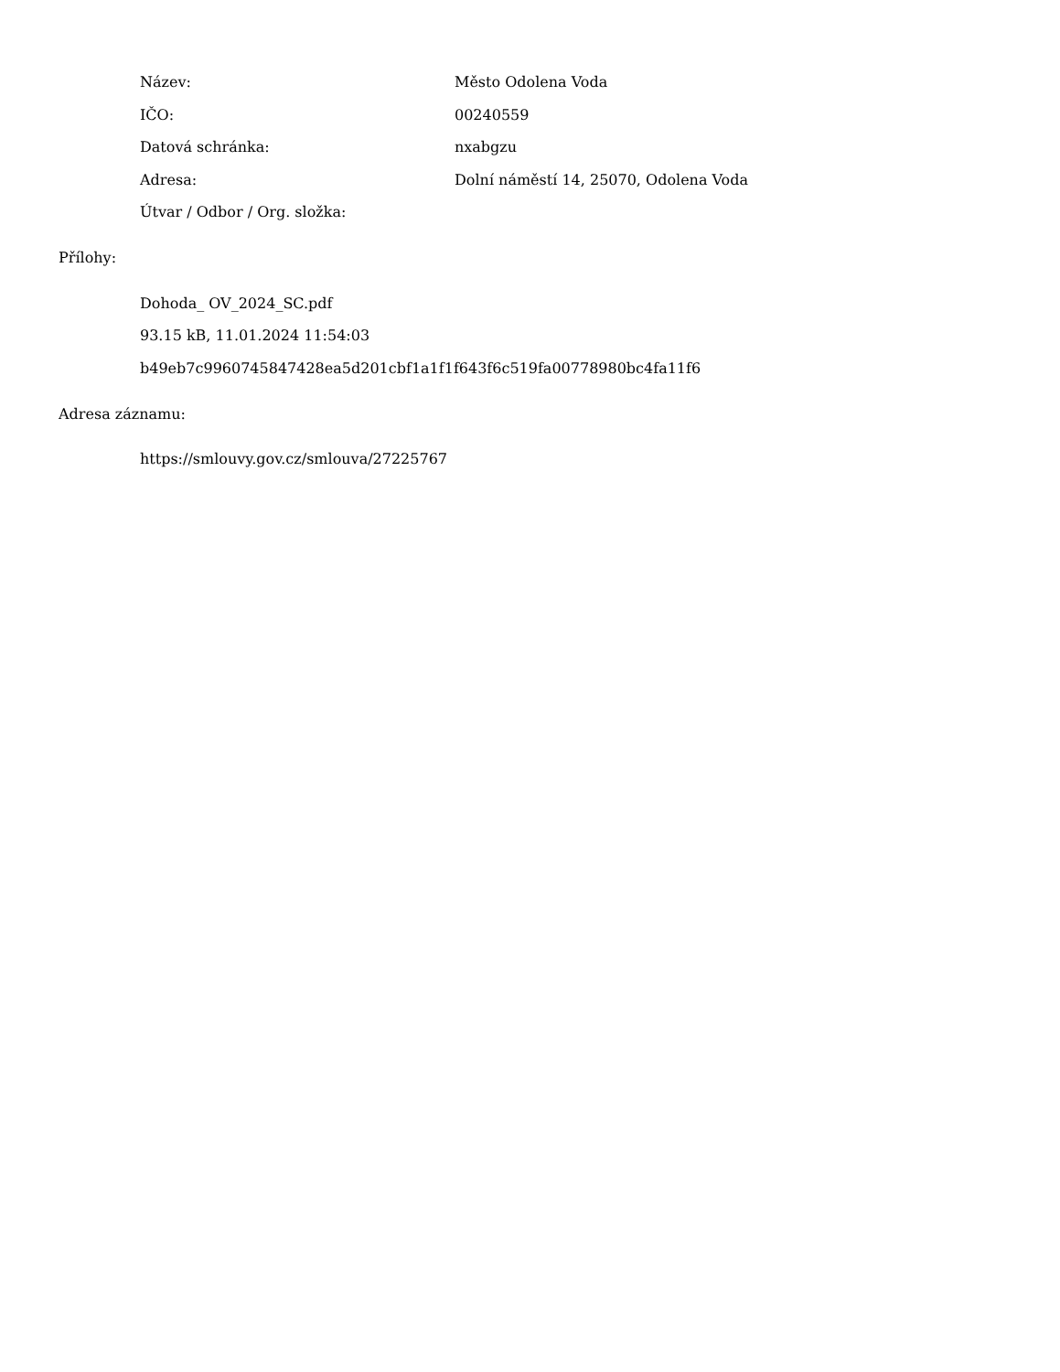Název: Město Odolena Voda
IČO: 00240559
Datová schránka: nxabgzu
Adresa:
Dolní náměstí 14, 25070, Odolena Voda
Útvar / Odbor / Org. složka:
Přílohy:
Dohoda_ OV_2024_SC.pdf
93.15 kB, 11.01.2024 11:54:03
b49eb7c9960745847428ea5d201cbf1a1f1f643f6c519fa00778980bc4fa11f6
Adresa záznamu:
https://smlouvy.gov.cz/smlouva/27225767